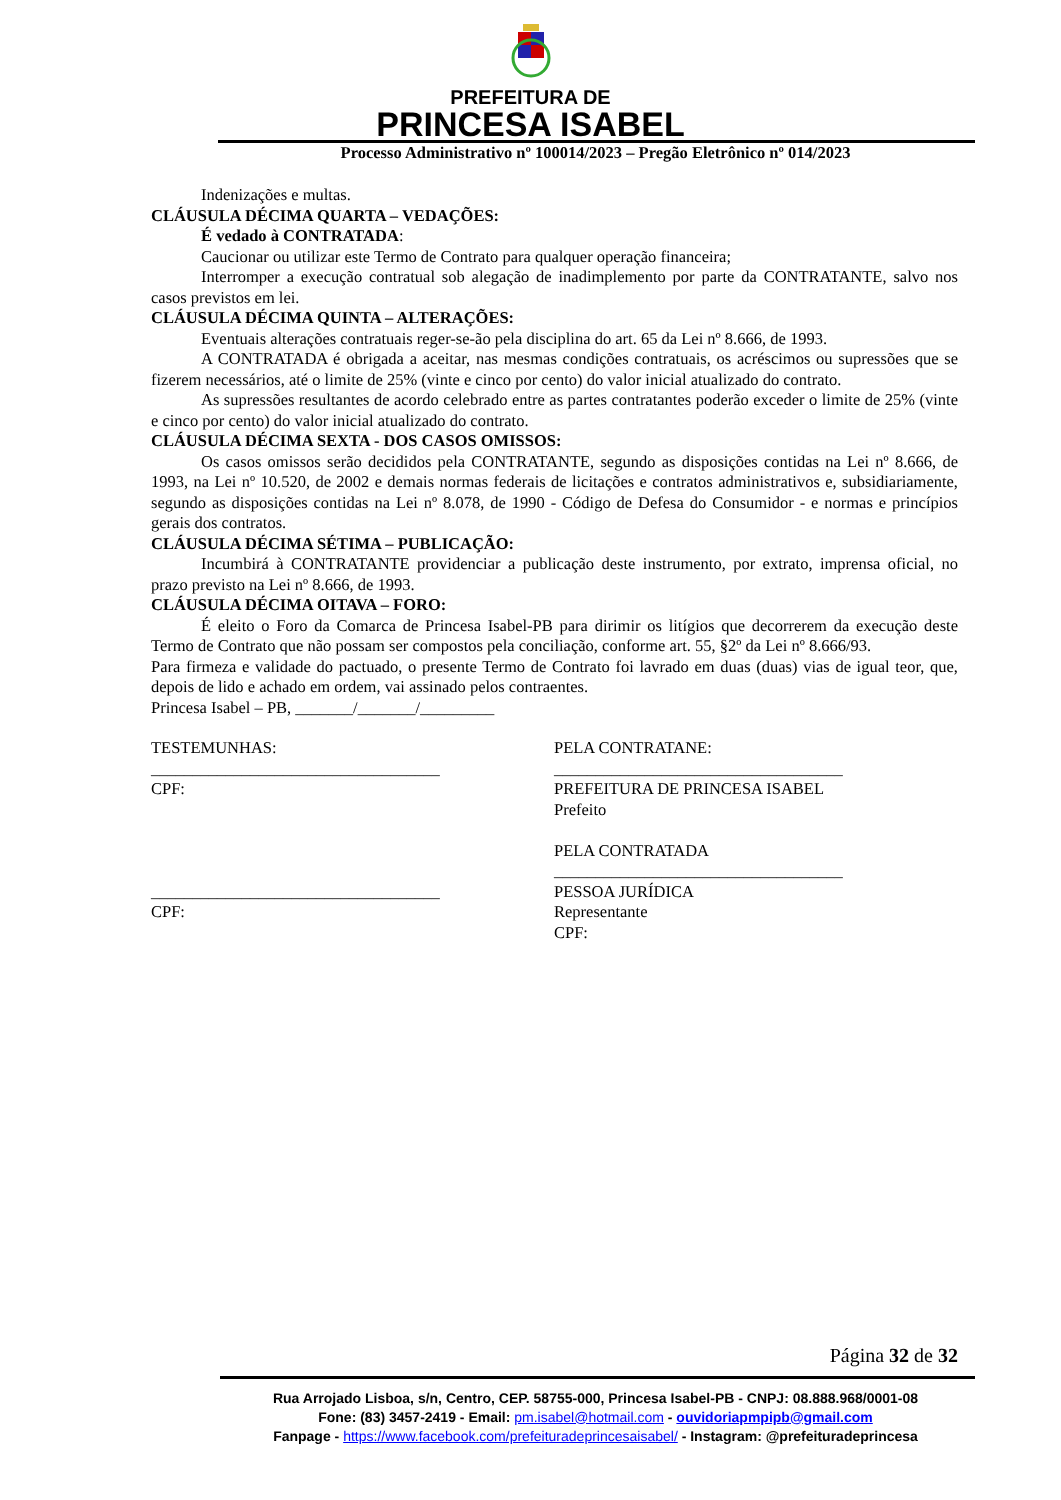PREFEITURA DE
PRINCESA ISABEL
Processo Administrativo nº 100014/2023 – Pregão Eletrônico nº 014/2023
Indenizações e multas.
CLÁUSULA DÉCIMA QUARTA – VEDAÇÕES:
É vedado à CONTRATADA:
Caucionar ou utilizar este Termo de Contrato para qualquer operação financeira;
Interromper a execução contratual sob alegação de inadimplemento por parte da CONTRATANTE, salvo nos casos previstos em lei.
CLÁUSULA DÉCIMA QUINTA – ALTERAÇÕES:
Eventuais alterações contratuais reger-se-ão pela disciplina do art. 65 da Lei nº 8.666, de 1993.
A CONTRATADA é obrigada a aceitar, nas mesmas condições contratuais, os acréscimos ou supressões que se fizerem necessários, até o limite de 25% (vinte e cinco por cento) do valor inicial atualizado do contrato.
As supressões resultantes de acordo celebrado entre as partes contratantes poderão exceder o limite de 25% (vinte e cinco por cento) do valor inicial atualizado do contrato.
CLÁUSULA DÉCIMA SEXTA - DOS CASOS OMISSOS:
Os casos omissos serão decididos pela CONTRATANTE, segundo as disposições contidas na Lei nº 8.666, de 1993, na Lei nº 10.520, de 2002 e demais normas federais de licitações e contratos administrativos e, subsidiariamente, segundo as disposições contidas na Lei nº 8.078, de 1990 - Código de Defesa do Consumidor - e normas e princípios gerais dos contratos.
CLÁUSULA DÉCIMA SÉTIMA – PUBLICAÇÃO:
Incumbirá à CONTRATANTE providenciar a publicação deste instrumento, por extrato, imprensa oficial, no prazo previsto na Lei nº 8.666, de 1993.
CLÁUSULA DÉCIMA OITAVA – FORO:
É eleito o Foro da Comarca de Princesa Isabel-PB para dirimir os litígios que decorrerem da execução deste Termo de Contrato que não possam ser compostos pela conciliação, conforme art. 55, §2º da Lei nº 8.666/93.
Para firmeza e validade do pactuado, o presente Termo de Contrato foi lavrado em duas (duas) vias de igual teor, que, depois de lido e achado em ordem, vai assinado pelos contraentes.
Princesa Isabel – PB, _______/_______/_________
TESTEMUNHAS:
___________________________________
CPF:
___________________________________
CPF:
PELA CONTRATANE:
___________________________________
PREFEITURA DE PRINCESA ISABEL
Prefeito
PELA CONTRATADA
___________________________________
PESSOA JURÍDICA
Representante
CPF:
Página 32 de 32
Rua Arrojado Lisboa, s/n, Centro, CEP. 58755-000, Princesa Isabel-PB - CNPJ: 08.888.968/0001-08
Fone: (83) 3457-2419 - Email: pm.isabel@hotmail.com - ouvidoriapmpipb@gmail.com
Fanpage - https://www.facebook.com/prefeituradeprincesaisabel/ - Instagram: @prefeituradeprincesa